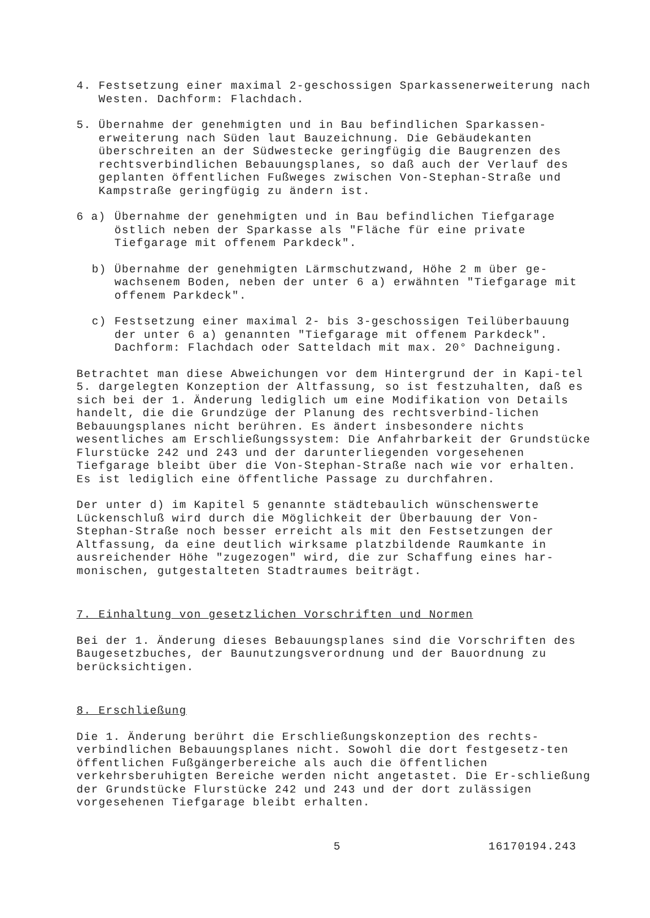4. Festsetzung einer maximal 2-geschossigen Sparkassenerweiterung nach Westen. Dachform: Flachdach.
5. Übernahme der genehmigten und in Bau befindlichen Sparkassen-erweiterung nach Süden laut Bauzeichnung. Die Gebäudekanten überschreiten an der Südwestecke geringfügig die Baugrenzen des rechtsverbindlichen Bebauungsplanes, so daß auch der Verlauf des geplanten öffentlichen Fußweges zwischen Von-Stephan-Straße und Kampstraße geringfügig zu ändern ist.
6 a) Übernahme der genehmigten und in Bau befindlichen Tiefgarage östlich neben der Sparkasse als "Fläche für eine private Tiefgarage mit offenem Parkdeck".
b) Übernahme der genehmigten Lärmschutzwand, Höhe 2 m über ge-wachsenem Boden, neben der unter 6 a) erwähnten "Tiefgarage mit offenem Parkdeck".
c) Festsetzung einer maximal 2- bis 3-geschossigen Teilüberbauung der unter 6 a) genannten "Tiefgarage mit offenem Parkdeck". Dachform: Flachdach oder Satteldach mit max. 20° Dachneigung.
Betrachtet man diese Abweichungen vor dem Hintergrund der in Kapi-tel 5. dargelegten Konzeption der Altfassung, so ist festzuhalten, daß es sich bei der 1. Änderung lediglich um eine Modifikation von Details handelt, die die Grundzüge der Planung des rechtsverbind-lichen Bebauungsplanes nicht berühren. Es ändert insbesondere nichts wesentliches am Erschließungssystem: Die Anfahrbarkeit der Grundstücke Flurstücke 242 und 243 und der darunterliegenden vorgesehenen Tiefgarage bleibt über die Von-Stephan-Straße nach wie vor erhalten. Es ist lediglich eine öffentliche Passage zu durchfahren.
Der unter d) im Kapitel 5 genannte städtebaulich wünschenswerte Lückenschluß wird durch die Möglichkeit der Überbauung der Von-Stephan-Straße noch besser erreicht als mit den Festsetzungen der Altfassung, da eine deutlich wirksame platzbildende Raumkante in ausreichender Höhe "zugezogen" wird, die zur Schaffung eines har-monischen, gutgestalteten Stadtraumes beiträgt.
7. Einhaltung von gesetzlichen Vorschriften und Normen
Bei der 1. Änderung dieses Bebauungsplanes sind die Vorschriften des Baugesetzbuches, der Baunutzungsverordnung und der Bauordnung zu berücksichtigen.
8. Erschließung
Die 1. Änderung berührt die Erschließungskonzeption des rechts-verbindlichen Bebauungsplanes nicht. Sowohl die dort festgesetz-ten öffentlichen Fußgängerbereiche als auch die öffentlichen verkehrsberuhigten Bereiche werden nicht angetastet. Die Er-schließung der Grundstücke Flurstücke 242 und 243 und der dort zulässigen vorgesehenen Tiefgarage bleibt erhalten.
5 16170194.243